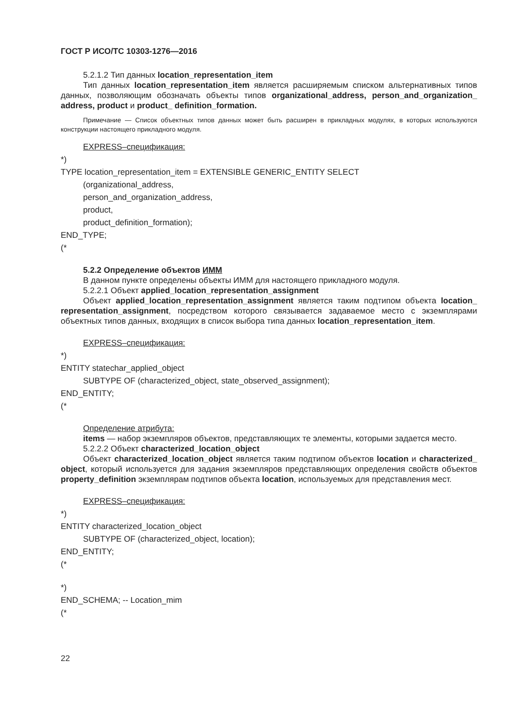ГОСТ Р ИСО/ТС 10303-1276—2016
5.2.1.2 Тип данных location_representation_item
Тип данных location_representation_item является расширяемым списком альтернативных типов данных, позволяющим обозначать объекты типов organizational_address, person_and_organization_ address, product и product_ definition_formation.
Примечание — Список объектных типов данных может быть расширен в прикладных модулях, в которых используются конструкции настоящего прикладного модуля.
EXPRESS–спецификация:
*)
TYPE location_representation_item = EXTENSIBLE GENERIC_ENTITY SELECT
(organizational_address,
person_and_organization_address,
product,
product_definition_formation);
END_TYPE;
(*
5.2.2 Определение объектов ИММ
В данном пункте определены объекты ИММ для настоящего прикладного модуля.
5.2.2.1 Объект applied_location_representation_assignment
Объект applied_location_representation_assignment является таким подтипом объекта location_ representation_assignment, посредством которого связывается задаваемое место с экземплярами объектных типов данных, входящих в список выбора типа данных location_representation_item.
EXPRESS–спецификация:
*)
ENTITY statechar_applied_object
SUBTYPE OF (characterized_object, state_observed_assignment);
END_ENTITY;
(*
Определение атрибута:
items — набор экземпляров объектов, представляющих те элементы, которыми задается место.
5.2.2.2 Объект characterized_location_object
Объект characterized_location_object является таким подтипом объектов location и characterized_ object, который используется для задания экземпляров представляющих определения свойств объектов property_definition экземплярам подтипов объекта location, используемых для представления мест.
EXPRESS–спецификация:
*)
ENTITY characterized_location_object
SUBTYPE OF (characterized_object, location);
END_ENTITY;
(*
*)
END_SCHEMA; -- Location_mim
(*
22